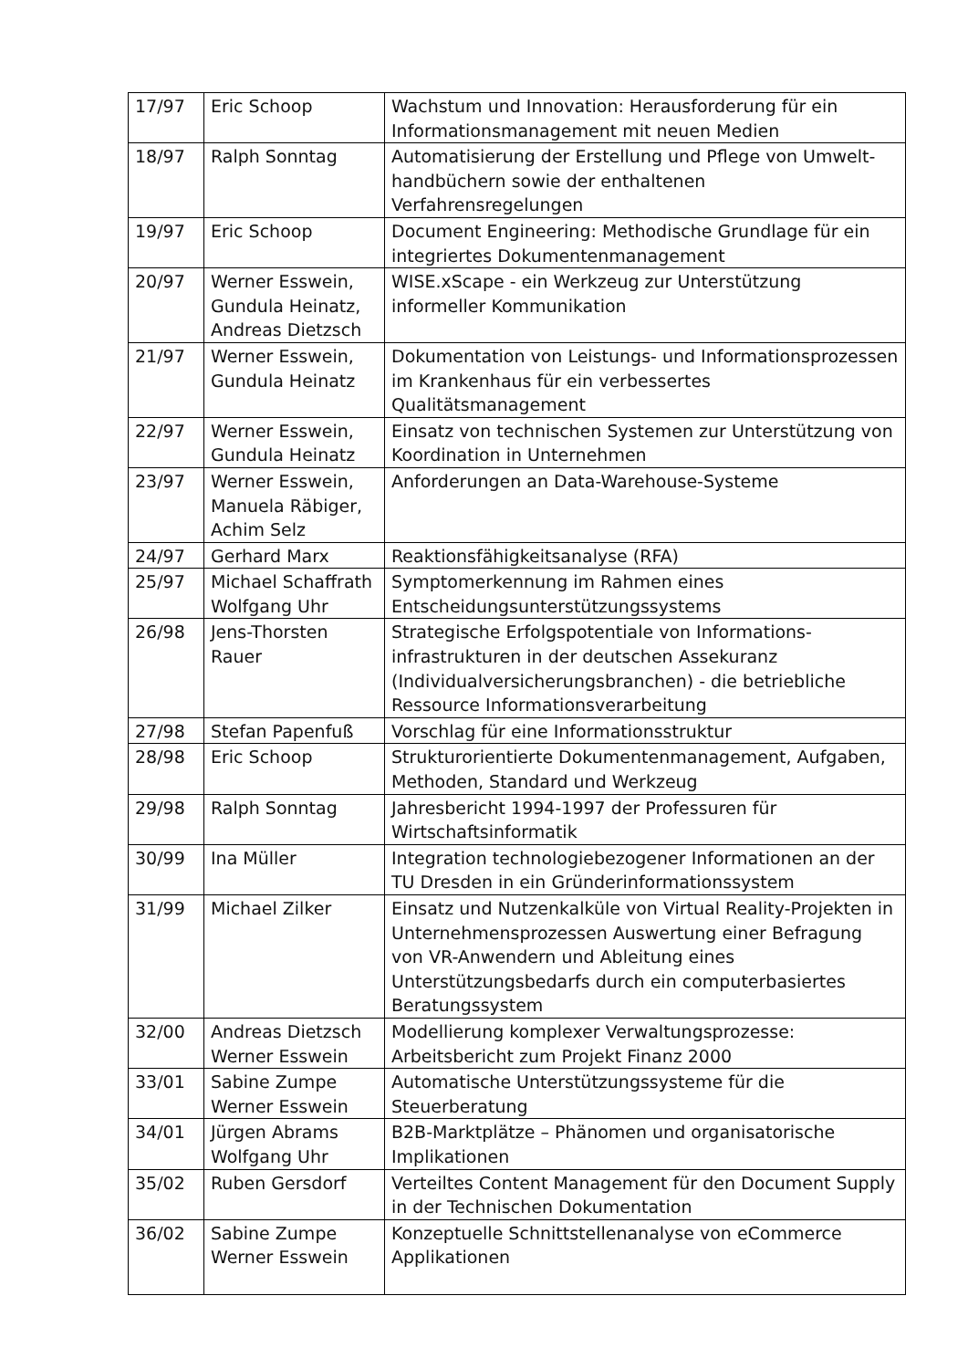| 17/97 | Eric Schoop | Wachstum und Innovation: Herausforderung für ein Informationsmanagement mit neuen Medien |
| 18/97 | Ralph Sonntag | Automatisierung der Erstellung und Pflege von Umwelt-handbüchern sowie der enthaltenen Verfahrensregelungen |
| 19/97 | Eric Schoop | Document Engineering: Methodische Grundlage für ein integriertes Dokumentenmanagement |
| 20/97 | Werner Esswein, Gundula Heinatz, Andreas Dietzsch | WISE.xScape - ein Werkzeug zur Unterstützung informeller Kommunikation |
| 21/97 | Werner Esswein, Gundula Heinatz | Dokumentation von Leistungs- und Informationsprozessen im Krankenhaus für ein verbessertes Qualitätsmanagement |
| 22/97 | Werner Esswein, Gundula Heinatz | Einsatz von technischen Systemen zur Unterstützung von Koordination in Unternehmen |
| 23/97 | Werner Esswein, Manuela Räbiger, Achim Selz | Anforderungen an Data-Warehouse-Systeme |
| 24/97 | Gerhard Marx | Reaktionsfähigkeitsanalyse (RFA) |
| 25/97 | Michael Schaffrath Wolfgang Uhr | Symptomerkennung im Rahmen eines Entscheidungsunterstützungssystems |
| 26/98 | Jens-Thorsten Rauer | Strategische Erfolgspotentiale von Informations-infrastrukturen in der deutschen Assekuranz (Individualversicherungsbranchen) - die betriebliche Ressource Informationsverarbeitung |
| 27/98 | Stefan Papenfuß | Vorschlag für eine Informationsstruktur |
| 28/98 | Eric Schoop | Strukturorientierte Dokumentenmanagement, Aufgaben, Methoden, Standard und Werkzeug |
| 29/98 | Ralph Sonntag | Jahresbericht 1994-1997 der Professuren für Wirtschaftsinformatik |
| 30/99 | Ina Müller | Integration technologiebezogener Informationen an der TU Dresden in ein Gründerinformationssystem |
| 31/99 | Michael Zilker | Einsatz und Nutzenkalküle von Virtual Reality-Projekten in Unternehmensprozessen Auswertung einer Befragung von VR-Anwendern und Ableitung eines Unterstützungsbedarfs durch ein computerbasiertes Beratungssystem |
| 32/00 | Andreas Dietzsch Werner Esswein | Modellierung komplexer Verwaltungsprozesse: Arbeitsbericht zum Projekt Finanz 2000 |
| 33/01 | Sabine Zumpe Werner Esswein | Automatische Unterstützungssysteme für die Steuerberatung |
| 34/01 | Jürgen Abrams Wolfgang Uhr | B2B-Marktplätze – Phänomen und organisatorische Implikationen |
| 35/02 | Ruben Gersdorf | Verteiltes Content Management für den Document Supply in der Technischen Dokumentation |
| 36/02 | Sabine Zumpe Werner Esswein | Konzeptuelle Schnittstellenanalyse von eCommerce Applikationen |